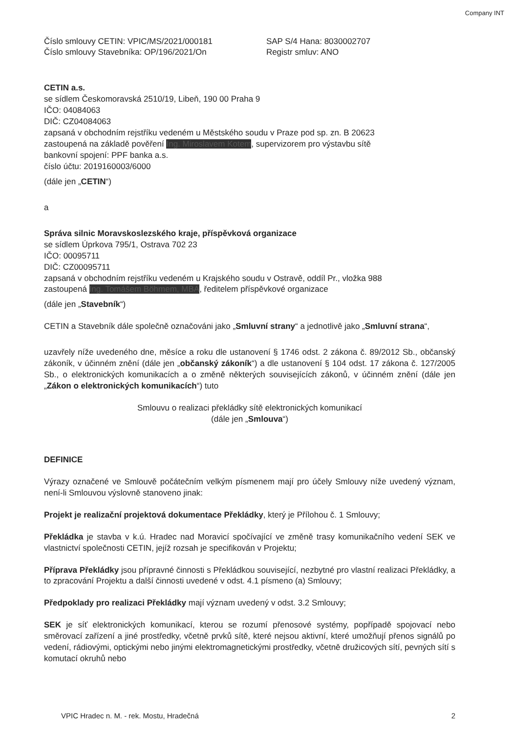Company INT
Číslo smlouvy CETIN: VPIC/MS/2021/000181
Číslo smlouvy Stavebníka: OP/196/2021/On
SAP S/4 Hana: 8030002707
Registr smluv: ANO
CETIN a.s.
se sídlem Českomoravská 2510/19, Libeň, 190 00 Praha 9
IČO: 04084063
DIČ: CZ04084063
zapsaná v obchodním rejstříku vedeném u Městského soudu v Praze pod sp. zn. B 20623
zastoupená na základě pověření Ing. Miroslavem Kotem, supervizorem pro výstavbu sítě
bankovní spojení: PPF banka a.s.
číslo účtu: 2019160003/6000
(dále jen „CETIN“)
a
Správa silnic Moravskoslezského kraje, příspěvková organizace
se sídlem Úprkova 795/1, Ostrava 702 23
IČO: 00095711
DIČ: CZ00095711
zapsaná v obchodním rejstříku vedeném u Krajského soudu v Ostravě, oddíl Pr., vložka 988
zastoupená Ing. Tomášem Böhmem, MBA, ředitelem příspěvkové organizace
(dále jen „Stavebník“)
CETIN a Stavebník dále společně označováni jako „Smluvní strany“ a jednotlivě jako „Smluvní strana“,
uzavřely níže uvedeného dne, měsíce a roku dle ustanovení § 1746 odst. 2 zákona č. 89/2012 Sb., občanský zákoník, v účinném znění (dále jen „občanský zákoník“) a dle ustanovení § 104 odst. 17 zákona č. 127/2005 Sb., o elektronických komunikacích a o změně některých souvisejících zákonů, v účinném znění (dále jen „Zákon o elektronických komunikacích“) tuto
Smlouvu o realizaci překládky sítě elektronických komunikací
(dále jen „Smlouva“)
DEFINICE
Výrazy označené ve Smlouvě počátečním velkým písmenem mají pro účely Smlouvy níže uvedený význam, není-li Smlouvou výslovně stanoveno jinak:
Projekt je realizační projektová dokumentace Překládky, který je Přílohou č. 1 Smlouvy;
Překládka je stavba v k.ú. Hradec nad Moravicí spočívající ve změně trasy komunikačního vedení SEK ve vlastnictví společnosti CETIN, jejíž rozsah je specifikován v Projektu;
Příprava Překládky jsou přípravné činnosti s Překládkou související, nezbytné pro vlastní realizaci Překládky, a to zpracování Projektu a další činnosti uvedené v odst. 4.1 písmeno (a) Smlouvy;
Předpoklady pro realizaci Překládky mají význam uvedený v odst. 3.2 Smlouvy;
SEK je síť elektronických komunikací, kterou se rozumí přenosové systémy, popřípadě spojovací nebo směrovací zařízení a jiné prostředky, včetně prvků sítě, které nejsou aktivní, které umožňují přenos signálů po vedení, rádiovými, optickými nebo jinými elektromagnetickými prostředky, včetně družicových sítí, pevných sítí s komutací okruhů nebo
VPIC Hradec n. M. - rek. Mostu, Hradečná 2